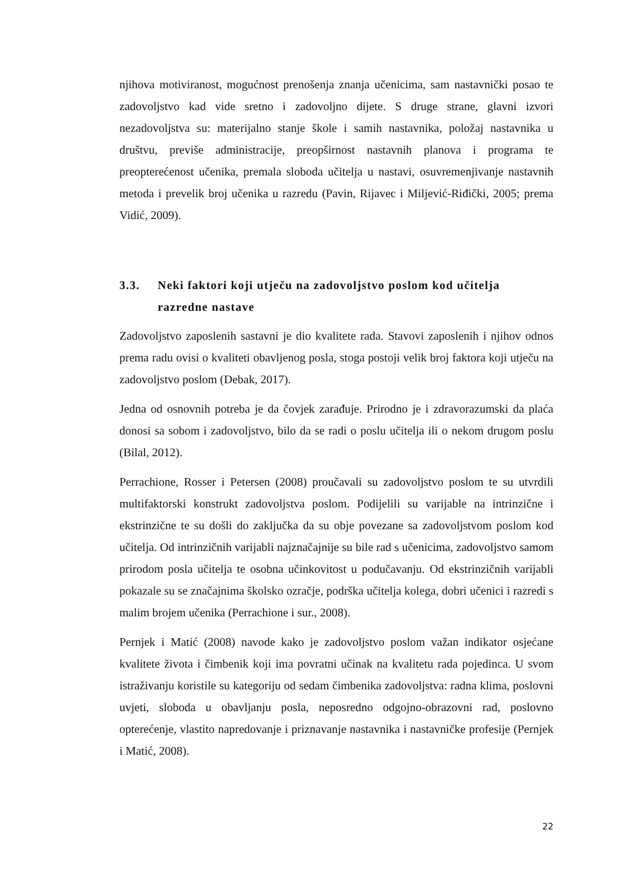njihova motiviranost, mogućnost prenošenja znanja učenicima, sam nastavnički posao te zadovoljstvo kad vide sretno i zadovoljno dijete. S druge strane, glavni izvori nezadovoljstva su: materijalno stanje škole i samih nastavnika, položaj nastavnika u društvu, previše administracije, preopširnost nastavnih planova i programa te preopterećenost učenika, premala sloboda učitelja u nastavi, osuvremenjivanje nastavnih metoda i prevelik broj učenika u razredu (Pavin, Rijavec i Miljević-Riđički, 2005; prema Vidić, 2009).
3.3. Neki faktori koji utječu na zadovoljstvo poslom kod učitelja razredne nastave
Zadovoljstvo zaposlenih sastavni je dio kvalitete rada. Stavovi zaposlenih i njihov odnos prema radu ovisi o kvaliteti obavljenog posla, stoga postoji velik broj faktora koji utječu na zadovoljstvo poslom (Debak, 2017).
Jedna od osnovnih potreba je da čovjek zarađuje. Prirodno je i zdravorazumski da plaća donosi sa sobom i zadovoljstvo, bilo da se radi o poslu učitelja ili o nekom drugom poslu (Bilal, 2012).
Perrachione, Rosser i Petersen (2008) proučavali su zadovoljstvo poslom te su utvrdili multifaktorski konstrukt zadovoljstva poslom. Podijelili su varijable na intrinzične i ekstrinzične te su došli do zaključka da su obje povezane sa zadovoljstvom poslom kod učitelja. Od intrinzičnih varijabli najznačajnije su bile rad s učenicima, zadovoljstvo samom prirodom posla učitelja te osobna učinkovitost u podučavanju. Od ekstrinzičnih varijabli pokazale su se značajnima školsko ozračje, podrška učitelja kolega, dobri učenici i razredi s malim brojem učenika (Perrachione i sur., 2008).
Pernjek i Matić (2008) navode kako je zadovoljstvo poslom važan indikator osjećane kvalitete života i čimbenik koji ima povratni učinak na kvalitetu rada pojedinca. U svom istraživanju koristile su kategoriju od sedam čimbenika zadovoljstva: radna klima, poslovni uvjeti, sloboda u obavljanju posla, neposredno odgojno-obrazovni rad, poslovno opterećenje, vlastito napredovanje i priznavanje nastavnika i nastavničke profesije (Pernjek i Matić, 2008).
22